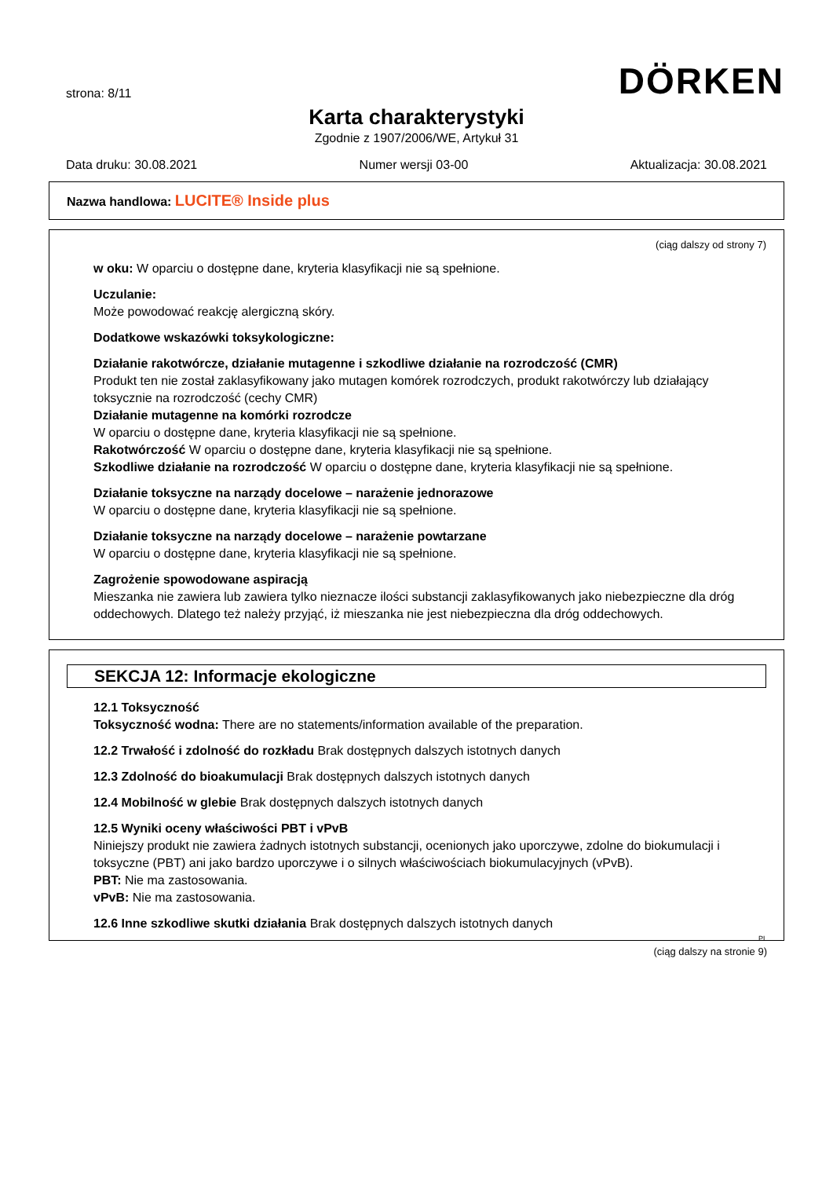strona: 8/11
DÖRKEN
Karta charakterystyki
Zgodnie z 1907/2006/WE, Artykuł 31
Data druku: 30.08.2021 Numer wersji 03-00 Aktualizacja: 30.08.2021
Nazwa handlowa: LUCITE® Inside plus
(ciąg dalszy od strony 7)
w oku: W oparciu o dostępne dane, kryteria klasyfikacji nie są spełnione.
Uczulanie:
Może powodować reakcję alergiczną skóry.
Dodatkowe wskazówki toksykologiczne:
Działanie rakotwórcze, działanie mutagenne i szkodliwe działanie na rozrodczość (CMR)
Produkt ten nie został zaklasyfikowany jako mutagen komórek rozrodczych, produkt rakotwórczy lub działający toksycznie na rozrodczość (cechy CMR)
Działanie mutagenne na komórki rozrodcze
W oparciu o dostępne dane, kryteria klasyfikacji nie są spełnione.
Rakotwórczość W oparciu o dostępne dane, kryteria klasyfikacji nie są spełnione.
Szkodliwe działanie na rozrodczość W oparciu o dostępne dane, kryteria klasyfikacji nie są spełnione.
Działanie toksyczne na narządy docelowe – narażenie jednorazowe
W oparciu o dostępne dane, kryteria klasyfikacji nie są spełnione.
Działanie toksyczne na narządy docelowe – narażenie powtarzane
W oparciu o dostępne dane, kryteria klasyfikacji nie są spełnione.
Zagrożenie spowodowane aspiracją
Mieszanka nie zawiera lub zawiera tylko nieznacze ilości substancji zaklasyfikowanych jako niebezpieczne dla dróg oddechowych. Dlatego też należy przyjąć, iż mieszanka nie jest niebezpieczna dla dróg oddechowych.
SEKCJA 12: Informacje ekologiczne
12.1 Toksyczność
Toksyczność wodna: There are no statements/information available of the preparation.
12.2 Trwałość i zdolność do rozkładu Brak dostępnych dalszych istotnych danych
12.3 Zdolność do bioakumulacji Brak dostępnych dalszych istotnych danych
12.4 Mobilność w glebie Brak dostępnych dalszych istotnych danych
12.5 Wyniki oceny właściwości PBT i vPvB
Niniejszy produkt nie zawiera żadnych istotnych substancji, ocenionych jako uporczywe, zdolne do biokumulacji i toksyczne (PBT) ani jako bardzo uporczywe i o silnych właściwościach biokumulacyjnych (vPvB).
PBT: Nie ma zastosowania.
vPvB: Nie ma zastosowania.
12.6 Inne szkodliwe skutki działania Brak dostępnych dalszych istotnych danych
PL
(ciąg dalszy na stronie 9)